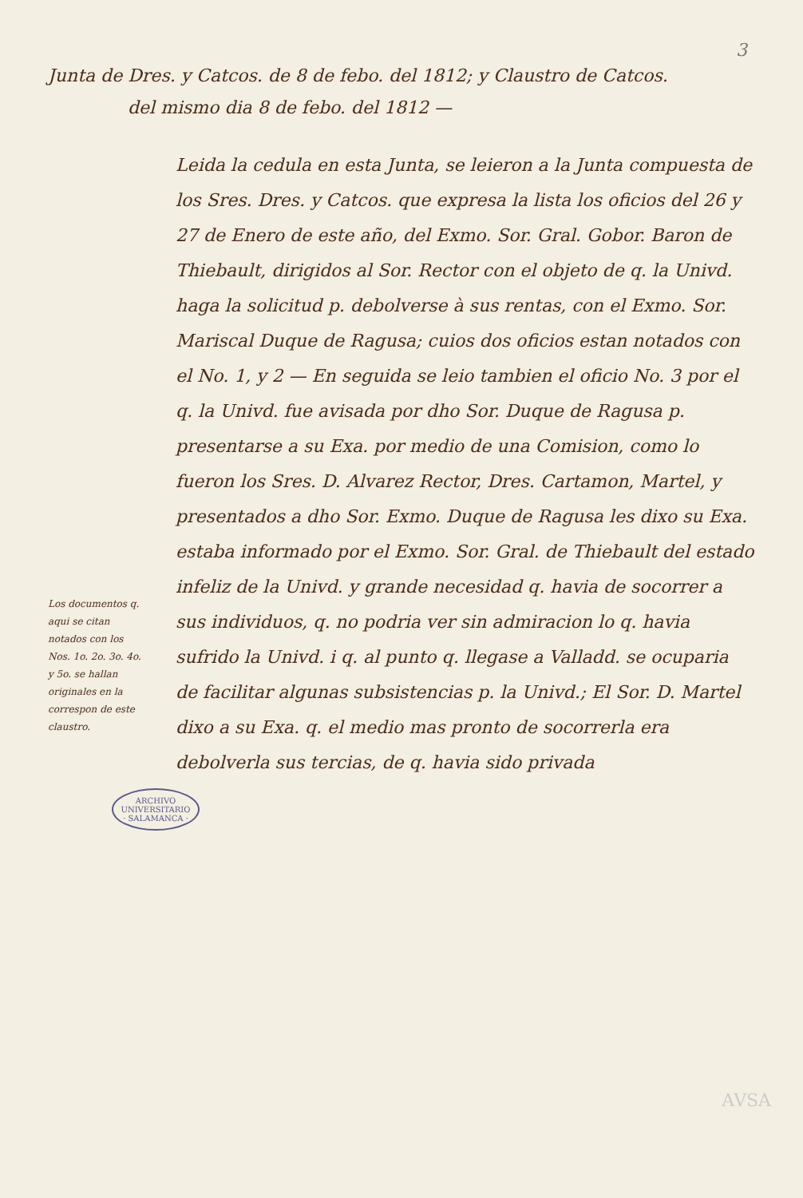3
Junta de Dres. y Catcos. de 8 de febo. del 1812; y Claustro de Catcos.
del mismo dia 8 de febo. del 1812 —
Los documentos q. aqui se citan notados con los Nos. 1o. 2o. 3o. 4o. y 5o. se hallan originales en la correspon de este claustro.
Leida la cedula en esta Junta, se leieron a la Junta compuesta de los Sres. Dres. y Catcos. que expresa la lista los oficios del 26 y 27 de Enero de este año, del Exmo. Sor. Gral. Gobor. Baron de Thiebault, dirigidos al Sor. Rector con el objeto de q. la Univd. haga la solicitud p. debolverse à sus rentas, con el Exmo. Sor. Mariscal Duque de Ragusa; cuios dos oficios estan notados con el No. 1, y 2 — En seguida se leio tambien el oficio No. 3 por el q. la Univd. fue avisada por dho Sor. Duque de Ragusa p. presentarse a su Exa. por medio de una Comision, como lo fueron los Sres. D. Alvarez Rector, Dres. Cartamon, Martel, y presentados a dho Sor. Exmo. Duque de Ragusa les dixo su Exa. estaba informado por el Exmo. Sor. Gral. de Thiebault del estado infeliz de la Univd. y grande necesidad q. havia de socorrer a sus individuos, q. no podria ver sin admiracion lo q. havia sufrido la Univd. i q. al punto q. llegase a Valladd. se ocuparia de facilitar algunas subsistencias p. la Univd.; El Sor. D. Martel dixo a su Exa. q. el medio mas pronto de socorrerla era debolverla sus tercias, de q. havia sido privada
ARCHIVO UNIVERSITARIO · SALAMANCA ·
AVSA